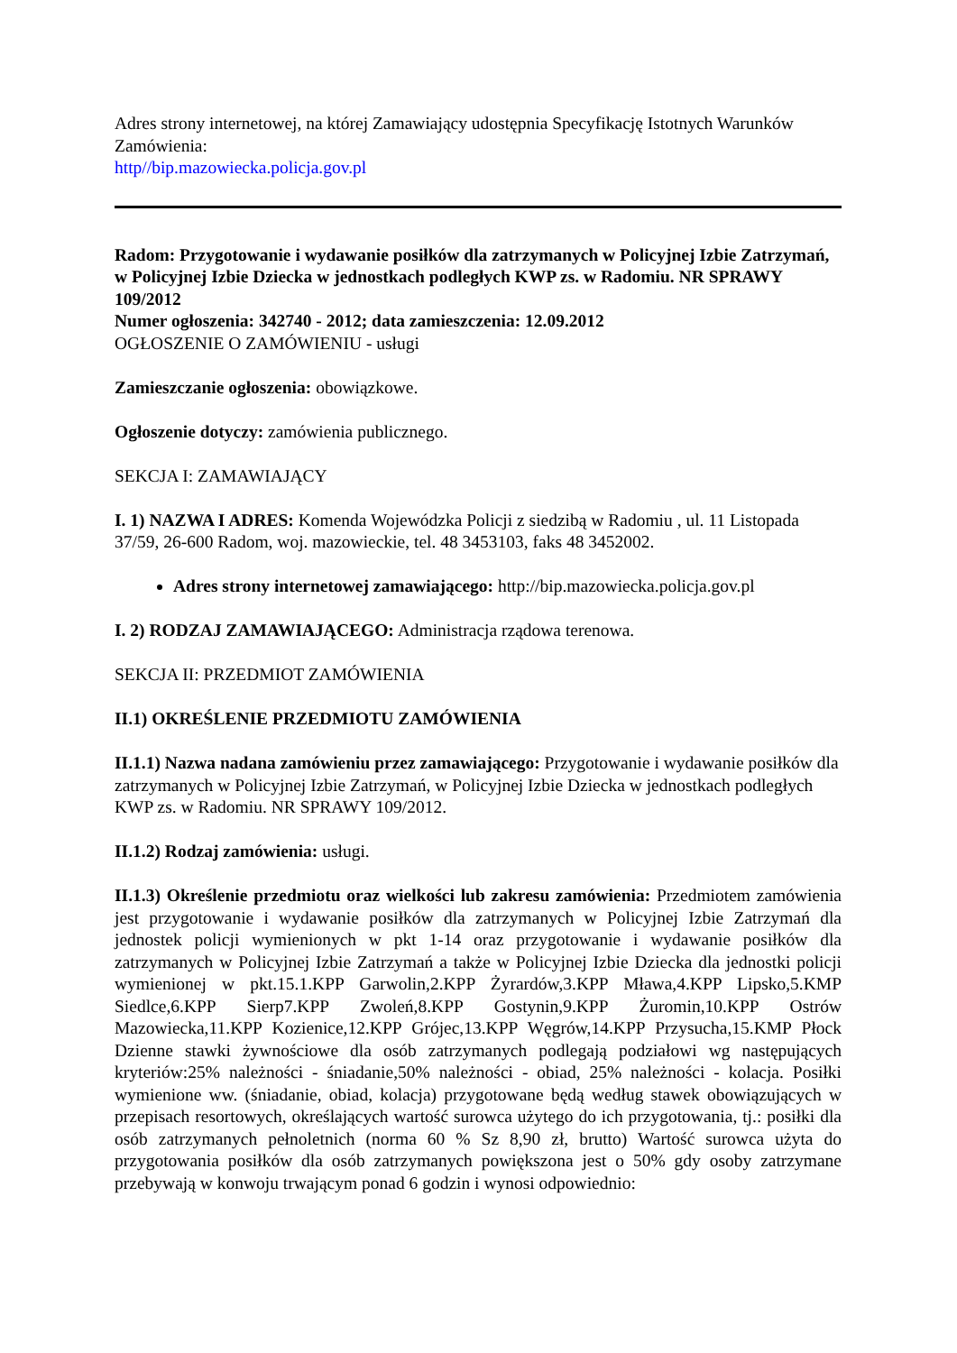Adres strony internetowej, na której Zamawiający udostępnia Specyfikację Istotnych Warunków Zamówienia:
http//bip.mazowiecka.policja.gov.pl
Radom: Przygotowanie i wydawanie posiłków dla zatrzymanych w Policyjnej Izbie Zatrzymań, w Policyjnej Izbie Dziecka w jednostkach podległych KWP zs. w Radomiu. NR SPRAWY 109/2012
Numer ogłoszenia: 342740 - 2012; data zamieszczenia: 12.09.2012
OGŁOSZENIE O ZAMÓWIENIU - usługi
Zamieszczanie ogłoszenia: obowiązkowe.
Ogłoszenie dotyczy: zamówienia publicznego.
SEKCJA I: ZAMAWIAJĄCY
I. 1) NAZWA I ADRES: Komenda Wojewódzka Policji z siedzibą w Radomiu , ul. 11 Listopada 37/59, 26-600 Radom, woj. mazowieckie, tel. 48 3453103, faks 48 3452002.
Adres strony internetowej zamawiającego: http://bip.mazowiecka.policja.gov.pl
I. 2) RODZAJ ZAMAWIAJĄCEGO: Administracja rządowa terenowa.
SEKCJA II: PRZEDMIOT ZAMÓWIENIA
II.1) OKREŚLENIE PRZEDMIOTU ZAMÓWIENIA
II.1.1) Nazwa nadana zamówieniu przez zamawiającego: Przygotowanie i wydawanie posiłków dla zatrzymanych w Policyjnej Izbie Zatrzymań, w Policyjnej Izbie Dziecka w jednostkach podległych KWP zs. w Radomiu. NR SPRAWY 109/2012.
II.1.2) Rodzaj zamówienia: usługi.
II.1.3) Określenie przedmiotu oraz wielkości lub zakresu zamówienia: Przedmiotem zamówienia jest przygotowanie i wydawanie posiłków dla zatrzymanych w Policyjnej Izbie Zatrzymań dla jednostek policji wymienionych w pkt 1-14 oraz przygotowanie i wydawanie posiłków dla zatrzymanych w Policyjnej Izbie Zatrzymań a także w Policyjnej Izbie Dziecka dla jednostki policji wymienionej w pkt.15.1.KPP Garwolin,2.KPP Żyrardów,3.KPP Mława,4.KPP Lipsko,5.KMP Siedlce,6.KPP Sierp7.KPP Zwoleń,8.KPP Gostynin,9.KPP Żuromin,10.KPP Ostrów Mazowiecka,11.KPP Kozienice,12.KPP Grójec,13.KPP Węgrów,14.KPP Przysucha,15.KMP Płock Dzienne stawki żywnościowe dla osób zatrzymanych podlegają podziałowi wg następujących kryteriów:25% należności - śniadanie,50% należności - obiad, 25% należności - kolacja. Posiłki wymienione ww. (śniadanie, obiad, kolacja) przygotowane będą według stawek obowiązujących w przepisach resortowych, określających wartość surowca użytego do ich przygotowania, tj.: posiłki dla osób zatrzymanych pełnoletnich (norma 60 % Sz 8,90 zł, brutto) Wartość surowca użyta do przygotowania posiłków dla osób zatrzymanych powiększona jest o 50% gdy osoby zatrzymane przebywają w konwoju trwającym ponad 6 godzin i wynosi odpowiednio: